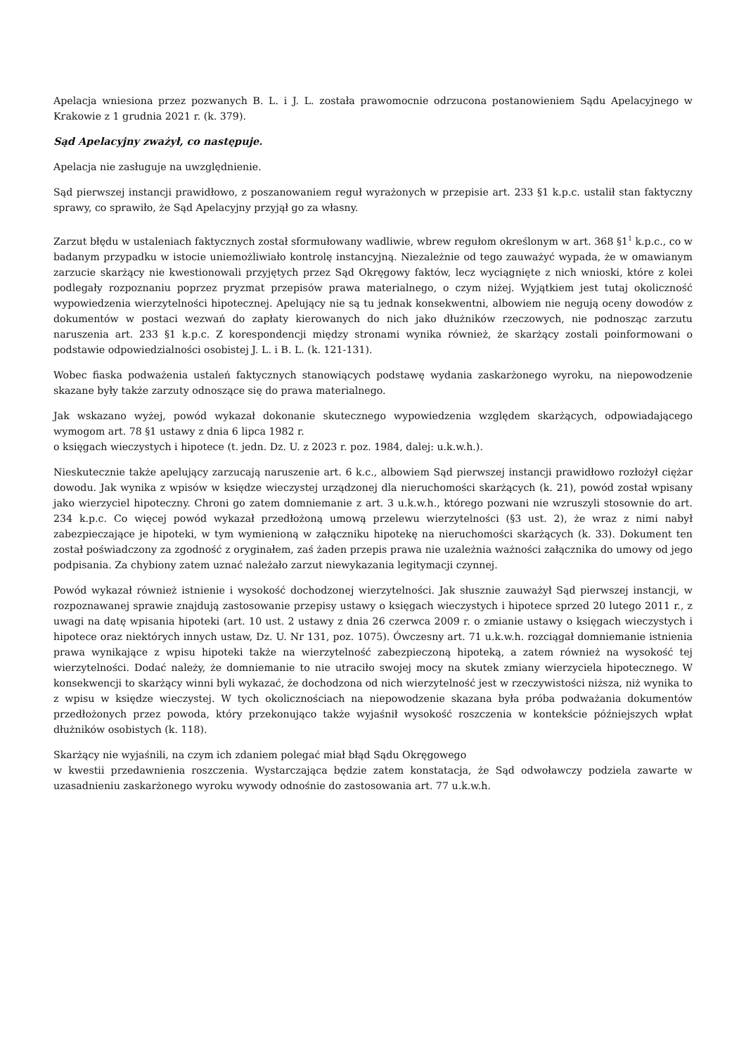Apelacja wniesiona przez pozwanych B. L. i J. L. została prawomocnie odrzucona postanowieniem Sądu Apelacyjnego w Krakowie z 1 grudnia 2021 r. (k. 379).
Sąd Apelacyjny zważył, co następuje.
Apelacja nie zasługuje na uwzględnienie.
Sąd pierwszej instancji prawidłowo, z poszanowaniem reguł wyrażonych w przepisie art. 233 §1 k.p.c. ustalił stan faktyczny sprawy, co sprawiło, że Sąd Apelacyjny przyjął go za własny.
Zarzut błędu w ustaleniach faktycznych został sformułowany wadliwie, wbrew regułom określonym w art. 368 §1<sup>1</sup> k.p.c., co w badanym przypadku w istocie uniemożliwiało kontrolę instancyjną. Niezależnie od tego zauważyć wypada, że w omawianym zarzucie skarżący nie kwestionowali przyjętych przez Sąd Okręgowy faktów, lecz wyciągnięte z nich wnioski, które z kolei podlegały rozpoznaniu poprzez pryzmat przepisów prawa materialnego, o czym niżej. Wyjątkiem jest tutaj okoliczność wypowiedzenia wierzytelności hipotecznej. Apelujący nie są tu jednak konsekwentni, albowiem nie negują oceny dowodów z dokumentów w postaci wezwań do zapłaty kierowanych do nich jako dłużników rzeczowych, nie podnosząc zarzutu naruszenia art. 233 §1 k.p.c. Z korespondencji między stronami wynika również, że skarżący zostali poinformowani o podstawie odpowiedzialności osobistej J. L. i B. L. (k. 121-131).
Wobec fiaska podważenia ustaleń faktycznych stanowiących podstawę wydania zaskarżonego wyroku, na niepowodzenie skazane były także zarzuty odnoszące się do prawa materialnego.
Jak wskazano wyżej, powód wykazał dokonanie skutecznego wypowiedzenia względem skarżących, odpowiadającego wymogom art. 78 §1 ustawy z dnia 6 lipca 1982 r.
o księgach wieczystych i hipotece (t. jedn. Dz. U. z 2023 r. poz. 1984, dalej: u.k.w.h.).
Nieskutecznie także apelujący zarzucają naruszenie art. 6 k.c., albowiem Sąd pierwszej instancji prawidłowo rozłożył ciężar dowodu. Jak wynika z wpisów w księdze wieczystej urządzonej dla nieruchomości skarżących (k. 21), powód został wpisany jako wierzyciel hipoteczny. Chroni go zatem domniemanie z art. 3 u.k.w.h., którego pozwani nie wzruszyli stosownie do art. 234 k.p.c. Co więcej powód wykazał przedłożoną umową przelewu wierzytelności (§3 ust. 2), że wraz z nimi nabył zabezpieczające je hipoteki, w tym wymienioną w załączniku hipotekę na nieruchomości skarżących (k. 33). Dokument ten został poświadczony za zgodność z oryginałem, zaś żaden przepis prawa nie uzależnia ważności załącznika do umowy od jego podpisania. Za chybiony zatem uznać należało zarzut niewykazania legitymacji czynnej.
Powód wykazał również istnienie i wysokość dochodzonej wierzytelności. Jak słusznie zauważył Sąd pierwszej instancji, w rozpoznawanej sprawie znajdują zastosowanie przepisy ustawy o księgach wieczystych i hipotece sprzed 20 lutego 2011 r., z uwagi na datę wpisania hipoteki (art. 10 ust. 2 ustawy z dnia 26 czerwca 2009 r. o zmianie ustawy o księgach wieczystych i hipotece oraz niektórych innych ustaw, Dz. U. Nr 131, poz. 1075). Ówczesny art. 71 u.k.w.h. rozciągał domniemanie istnienia prawa wynikające z wpisu hipoteki także na wierzytelność zabezpieczoną hipoteką, a zatem również na wysokość tej wierzytelności. Dodać należy, że domniemanie to nie utraciło swojej mocy na skutek zmiany wierzyciela hipotecznego. W konsekwencji to skarżący winni byli wykazać, że dochodzona od nich wierzytelność jest w rzeczywistości niższa, niż wynika to z wpisu w księdze wieczystej. W tych okolicznościach na niepowodzenie skazana była próba podważania dokumentów przedłożonych przez powoda, który przekonująco także wyjaśnił wysokość roszczenia w kontekście późniejszych wpłat dłużników osobistych (k. 118).
Skarżący nie wyjaśnili, na czym ich zdaniem polegać miał błąd Sądu Okręgowego
w kwestii przedawnienia roszczenia. Wystarczająca będzie zatem konstatacja, że Sąd odwoławczy podziela zawarte w uzasadnieniu zaskarżonego wyroku wywody odnośnie do zastosowania art. 77 u.k.w.h.